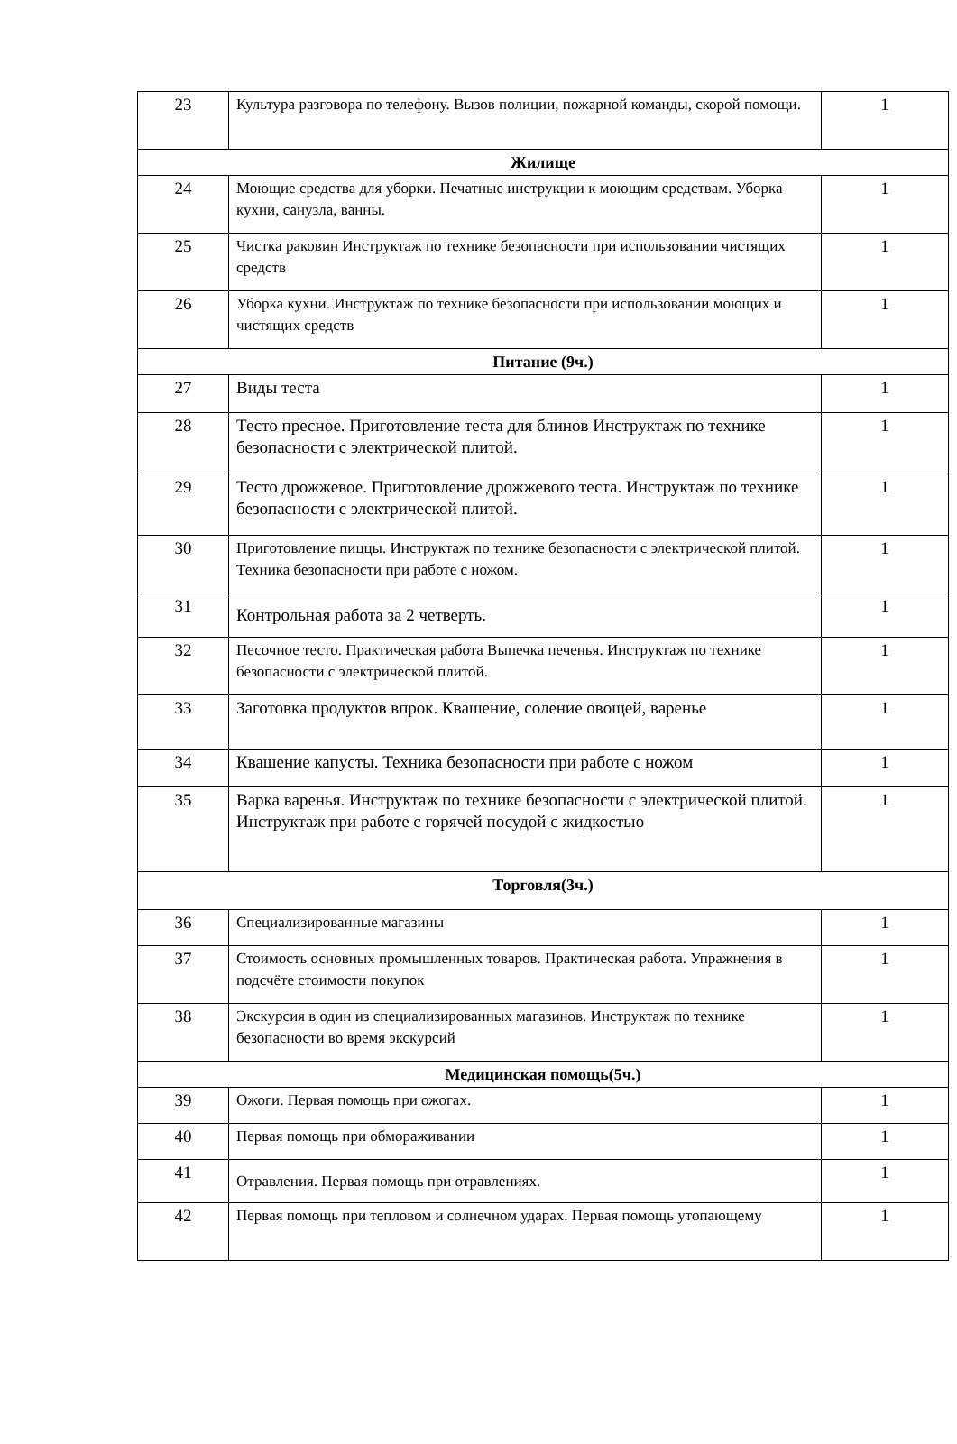| 23 | Культура разговора по телефону. Вызов полиции, пожарной команды, скорой помощи. | 1 |
| Жилище | | |
| 24 | Моющие средства для уборки. Печатные инструкции к моющим средствам. Уборка кухни, санузла, ванны. | 1 |
| 25 | Чистка раковин Инструктаж по технике безопасности при использовании чистящих средств | 1 |
| 26 | Уборка кухни. Инструктаж по технике безопасности при использовании моющих и чистящих средств | 1 |
| Питание (9ч.) | | |
| 27 | Виды теста | 1 |
| 28 | Тесто пресное. Приготовление теста для блинов Инструктаж по технике безопасности с электрической плитой. | 1 |
| 29 | Тесто дрожжевое. Приготовление дрожжевого теста. Инструктаж по технике безопасности с электрической плитой. | 1 |
| 30 | Приготовление пиццы. Инструктаж по технике безопасности с электрической плитой. Техника безопасности при работе с ножом. | 1 |
| 31 | Контрольная работа за 2 четверть. | 1 |
| 32 | Песочное тесто. Практическая работа Выпечка печенья. Инструктаж по технике безопасности с электрической плитой. | 1 |
| 33 | Заготовка продуктов впрок. Квашение, соление овощей, варенье | 1 |
| 34 | Квашение капусты. Техника безопасности при работе с ножом | 1 |
| 35 | Варка варенья. Инструктаж по технике безопасности с электрической плитой. Инструктаж при работе с горячей посудой с жидкостью | 1 |
| Торговля(3ч.) | | |
| 36 | Специализированные магазины | 1 |
| 37 | Стоимость основных промышленных товаров. Практическая работа. Упражнения в подсчёте стоимости покупок | 1 |
| 38 | Экскурсия в один из специализированных магазинов. Инструктаж по технике безопасности во время экскурсий | 1 |
| Медицинская помощь(5ч.) | | |
| 39 | Ожоги. Первая помощь при ожогах. | 1 |
| 40 | Первая помощь при обмораживании | 1 |
| 41 | Отравления. Первая помощь при отравлениях. | 1 |
| 42 | Первая помощь при тепловом и солнечном ударах. Первая помощь утопающему | 1 |